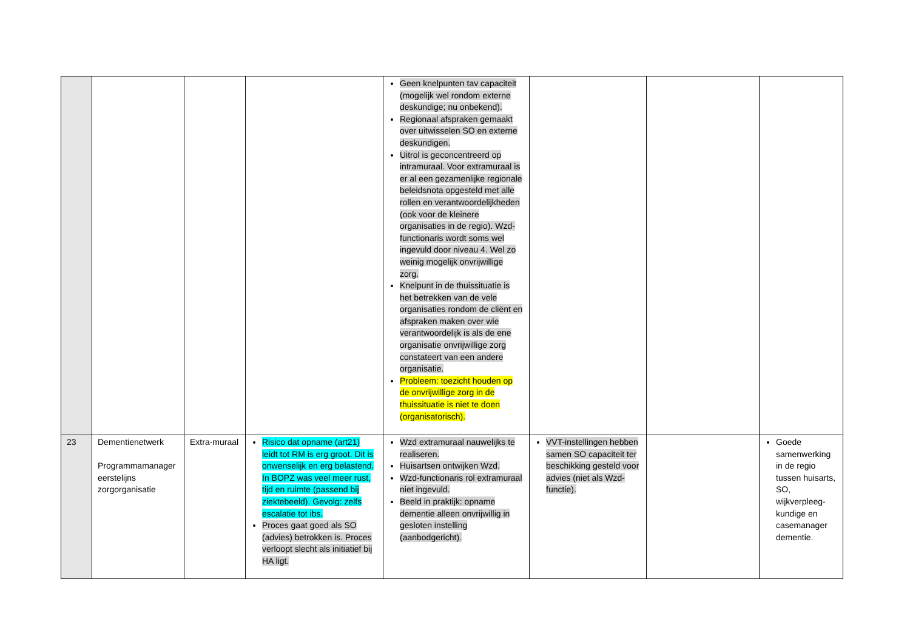| | | | | Geen knelpunten tav capaciteit (mogelijk wel rondom externe deskundige; nu onbekend). Regionaal afspraken gemaakt over uitwisselen SO en externe deskundigen. Uitrol is geconcentreerd op intramuraal. Voor extramuraal is er al een gezamenlijke regionale beleidsnota opgesteld met alle rollen en verantwoordelijkheden (ook voor de kleinere organisaties in de regio). Wzd-functionaris wordt soms wel ingevuld door niveau 4. Wel zo weinig mogelijk onvrijwillige zorg. Knelpunt in de thuissituatie is het betrekken van de vele organisaties rondom de cliënt en afspraken maken over wie verantwoordelijk is als de ene organisatie onvrijwillige zorg constateert van een andere organisatie. Probleem: toezicht houden op de onvrijwillige zorg in de thuissituatie is niet te doen (organisatorisch). | | | |
| 23 | Dementienetwerk Programmamanager eerstelijns zorgorganisatie | Extra-muraal | Risico dat opname (art21) leidt tot RM is erg groot. Dit is onwenselijk en erg belastend. In BOPZ was veel meer rust, tijd en ruimte (passend bij ziektebeeld). Gevolg: zelfs escalatie tot ibs. Proces gaat goed als SO (advies) betrokken is. Proces verloopt slecht als initiatief bij HA ligt. | Wzd extramuraal nauwelijks te realiseren. Huisartsen ontwijken Wzd. Wzd-functionaris rol extramuraal niet ingevuld. Beeld in praktijk: opname dementie alleen onvrijwillig in gesloten instelling (aanbodgericht). | VVT-instellingen hebben samen SO capaciteit ter beschikking gesteld voor advies (niet als Wzd-functie). | | Goede samenwerking in de regio tussen huisarts, SO, wijkverpleeg-kundige en casemanager dementie. |